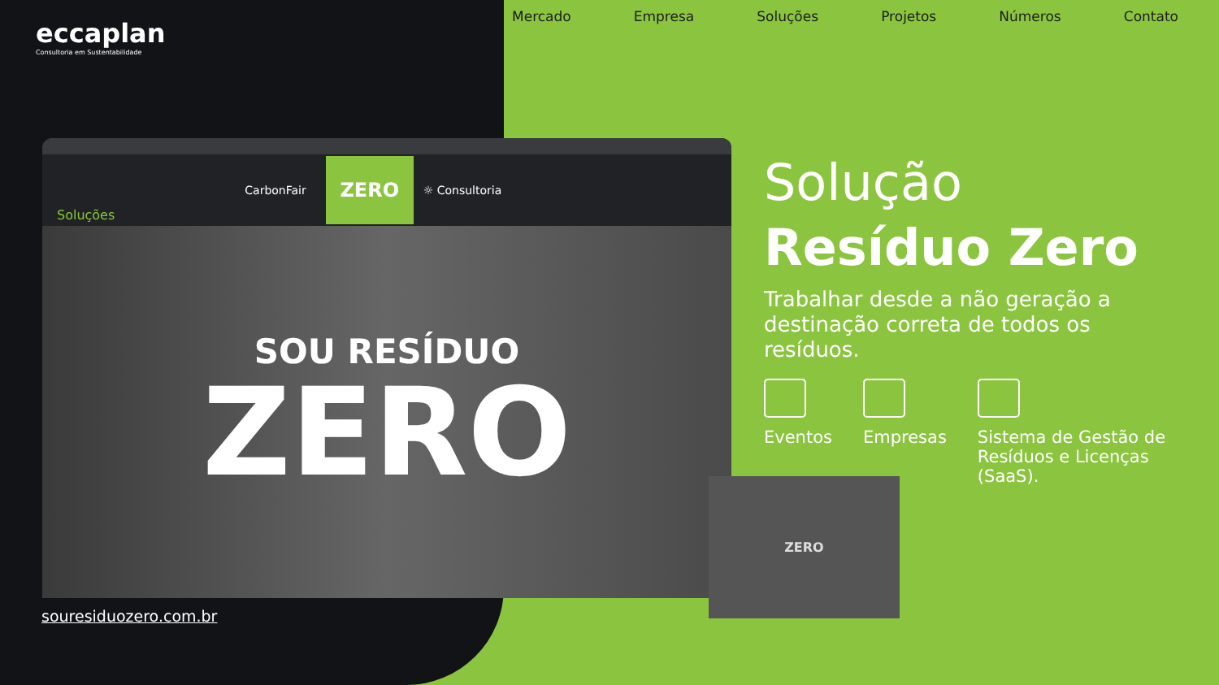eccaplan
Consultoria em Sustentabilidade
Mercado Empresa Soluções Projetos Números Contato
Soluções CarbonFair ZERO ☼ Consultoria
SOU RESÍDUO
ZERO
ZERO
souresiduozero.com.br
Solução
Resíduo Zero
Trabalhar desde a não geração a destinação correta de todos os resíduos.
Eventos Empresas Sistema de Gestão de Resíduos e Licenças (SaaS).